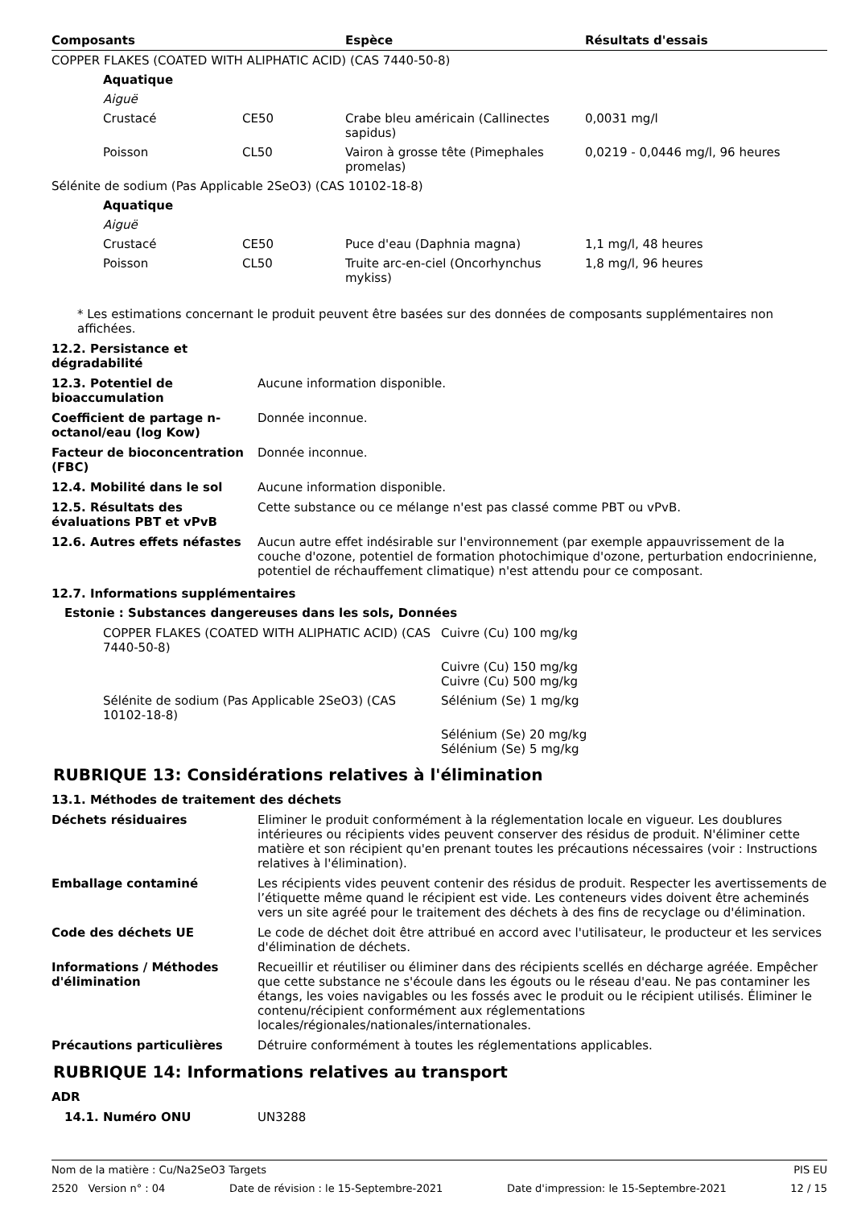| Composants | Espèce | Résultats d'essais |
| --- | --- | --- |
| COPPER FLAKES (COATED WITH ALIPHATIC ACID) (CAS 7440-50-8) | | | |
| Aquatique | | | |
| Aiguë | | | |
| Crustacé | CE50 | Crabe bleu américain (Callinectes sapidus) | 0,0031 mg/l |
| Poisson | CL50 | Vairon à grosse tête (Pimephales promelas) | 0,0219 - 0,0446 mg/l, 96 heures |
| Sélénite de sodium (Pas Applicable 2SeO3) (CAS 10102-18-8) | | | |
| Aquatique | | | |
| Aiguë | | | |
| Crustacé | CE50 | Puce d'eau (Daphnia magna) | 1,1 mg/l, 48 heures |
| Poisson | CL50 | Truite arc-en-ciel (Oncorhynchus mykiss) | 1,8 mg/l, 96 heures |
* Les estimations concernant le produit peuvent être basées sur des données de composants supplémentaires non affichées.
| 12.2. Persistance et dégradabilité | |
| 12.3. Potentiel de bioaccumulation | Aucune information disponible. |
| Coefficient de partage n-octanol/eau (log Kow) | Donnée inconnue. |
| Facteur de bioconcentration (FBC) | Donnée inconnue. |
| 12.4. Mobilité dans le sol | Aucune information disponible. |
| 12.5. Résultats des évaluations PBT et vPvB | Cette substance ou ce mélange n'est pas classé comme PBT ou vPvB. |
| 12.6. Autres effets néfastes | Aucun autre effet indésirable sur l'environnement (par exemple appauvrissement de la couche d'ozone, potentiel de formation photochimique d'ozone, perturbation endocrinienne, potentiel de réchauffement climatique) n'est attendu pour ce composant. |
12.7. Informations supplémentaires
Estonie : Substances dangereuses dans les sols, Données
| COPPER FLAKES (COATED WITH ALIPHATIC ACID) (CAS 7440-50-8) | Cuivre (Cu) 100 mg/kg |
| | Cuivre (Cu) 150 mg/kg Cuivre (Cu) 500 mg/kg |
| Sélénite de sodium (Pas Applicable 2SeO3) (CAS 10102-18-8) | Sélénium (Se) 1 mg/kg |
| | Sélénium (Se) 20 mg/kg Sélénium (Se) 5 mg/kg |
RUBRIQUE 13: Considérations relatives à l'élimination
13.1. Méthodes de traitement des déchets
| Déchets résiduaires | Eliminer le produit conformément à la réglementation locale en vigueur. Les doublures intérieures ou récipients vides peuvent conserver des résidus de produit. N'éliminer cette matière et son récipient qu'en prenant toutes les précautions nécessaires (voir : Instructions relatives à l'élimination). |
| Emballage contaminé | Les récipients vides peuvent contenir des résidus de produit. Respecter les avertissements de l’étiquette même quand le récipient est vide. Les conteneurs vides doivent être acheminés vers un site agréé pour le traitement des déchets à des fins de recyclage ou d'élimination. |
| Code des déchets UE | Le code de déchet doit être attribué en accord avec l'utilisateur, le producteur et les services d'élimination de déchets. |
| Informations / Méthodes d'élimination | Recueillir et réutiliser ou éliminer dans des récipients scellés en décharge agréée. Empêcher que cette substance ne s'écoule dans les égouts ou le réseau d'eau. Ne pas contaminer les étangs, les voies navigables ou les fossés avec le produit ou le récipient utilisés. Éliminer le contenu/récipient conformément aux réglementations locales/régionales/nationales/internationales. |
| Précautions particulières | Détruire conformément à toutes les réglementations applicables. |
RUBRIQUE 14: Informations relatives au transport
ADR
| 14.1. Numéro ONU | UN3288 |
Nom de la matière : Cu/Na2SeO3 Targets PIS EU
2520 Version n° : 04 Date de révision : le 15-Septembre-2021 Date d'impression: le 15-Septembre-2021 12 / 15